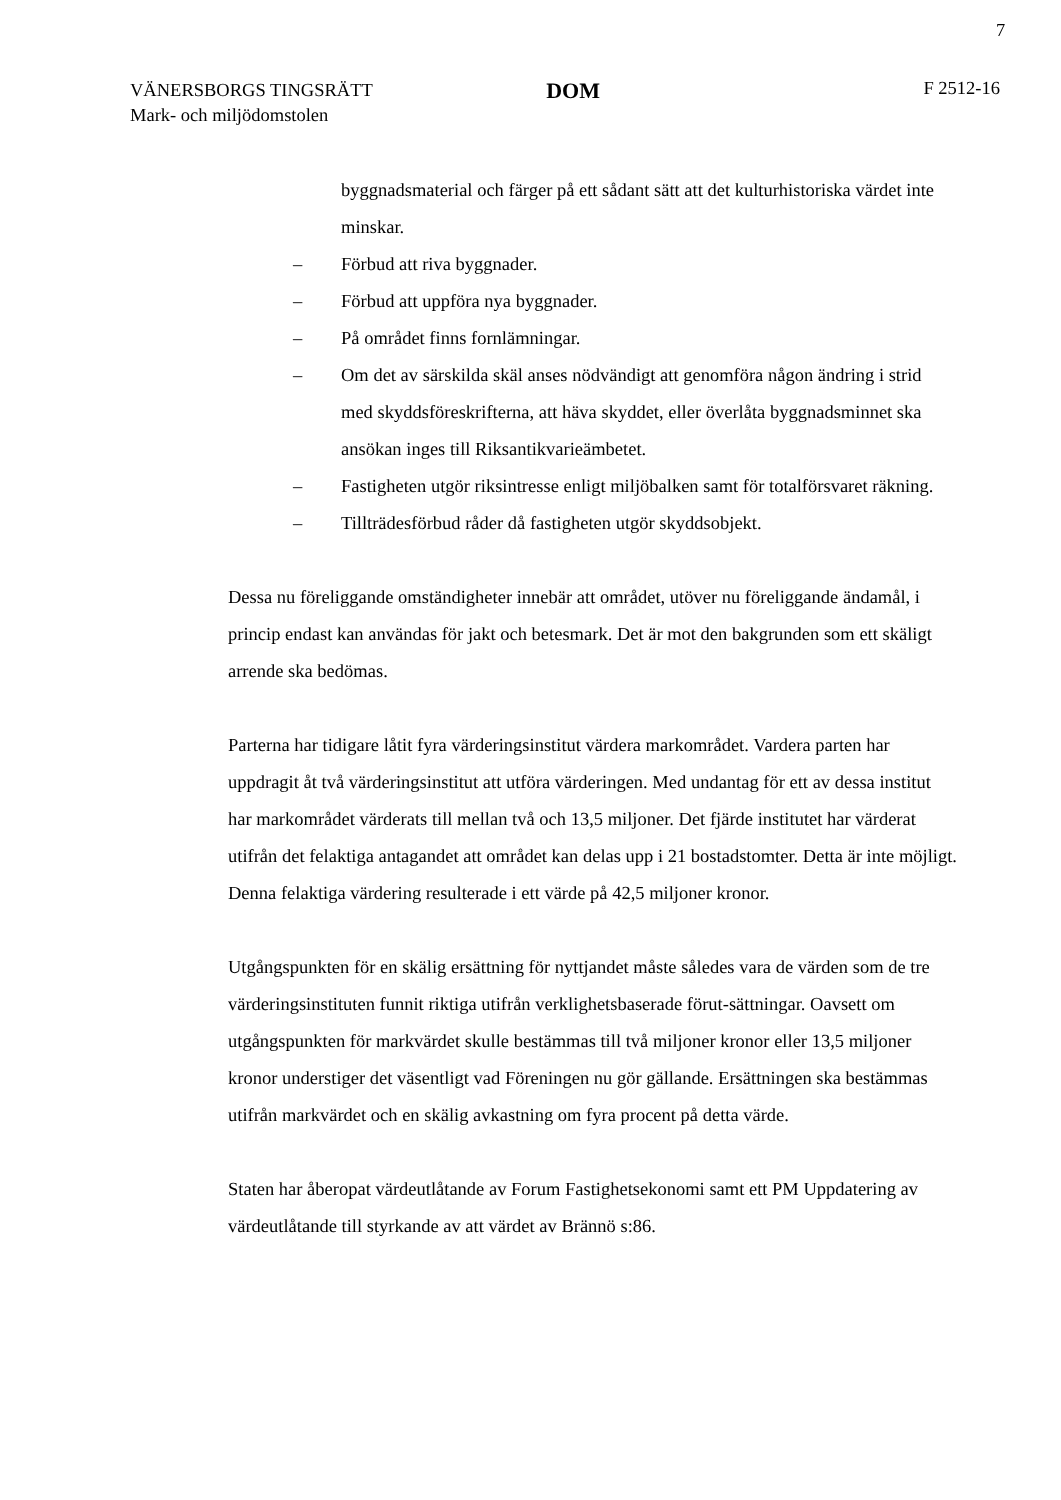7
VÄNERSBORGS TINGSRÄTT
Mark- och miljödomstolen
DOM
F 2512-16
byggnadsmaterial och färger på ett sådant sätt att det kulturhistoriska värdet inte minskar.
– Förbud att riva byggnader.
– Förbud att uppföra nya byggnader.
– På området finns fornlämningar.
– Om det av särskilda skäl anses nödvändigt att genomföra någon ändring i strid med skyddsföreskrifterna, att häva skyddet, eller överlåta byggnadsminnet ska ansökan inges till Riksantikvarieämbetet.
– Fastigheten utgör riksintresse enligt miljöbalken samt för totalförsvaret räkning.
– Tillträdesförbud råder då fastigheten utgör skyddsobjekt.
Dessa nu föreliggande omständigheter innebär att området, utöver nu föreliggande ändamål, i princip endast kan användas för jakt och betesmark. Det är mot den bakgrunden som ett skäligt arrende ska bedömas.
Parterna har tidigare låtit fyra värderingsinstitut värdera markområdet. Vardera parten har uppdragit åt två värderingsinstitut att utföra värderingen. Med undantag för ett av dessa institut har markområdet värderats till mellan två och 13,5 miljoner. Det fjärde institutet har värderat utifrån det felaktiga antagandet att området kan delas upp i 21 bostadstomter. Detta är inte möjligt. Denna felaktiga värdering resulterade i ett värde på 42,5 miljoner kronor.
Utgångspunkten för en skälig ersättning för nyttjandet måste således vara de värden som de tre värderingsinstituten funnit riktiga utifrån verklighetsbaserade förut-sättningar. Oavsett om utgångspunkten för markvärdet skulle bestämmas till två miljoner kronor eller 13,5 miljoner kronor understiger det väsentligt vad Föreningen nu gör gällande. Ersättningen ska bestämmas utifrån markvärdet och en skälig avkastning om fyra procent på detta värde.
Staten har åberopat värdeutlåtande av Forum Fastighetsekonomi samt ett PM Uppdatering av värdeutlåtande till styrkande av att värdet av Brännö s:86.